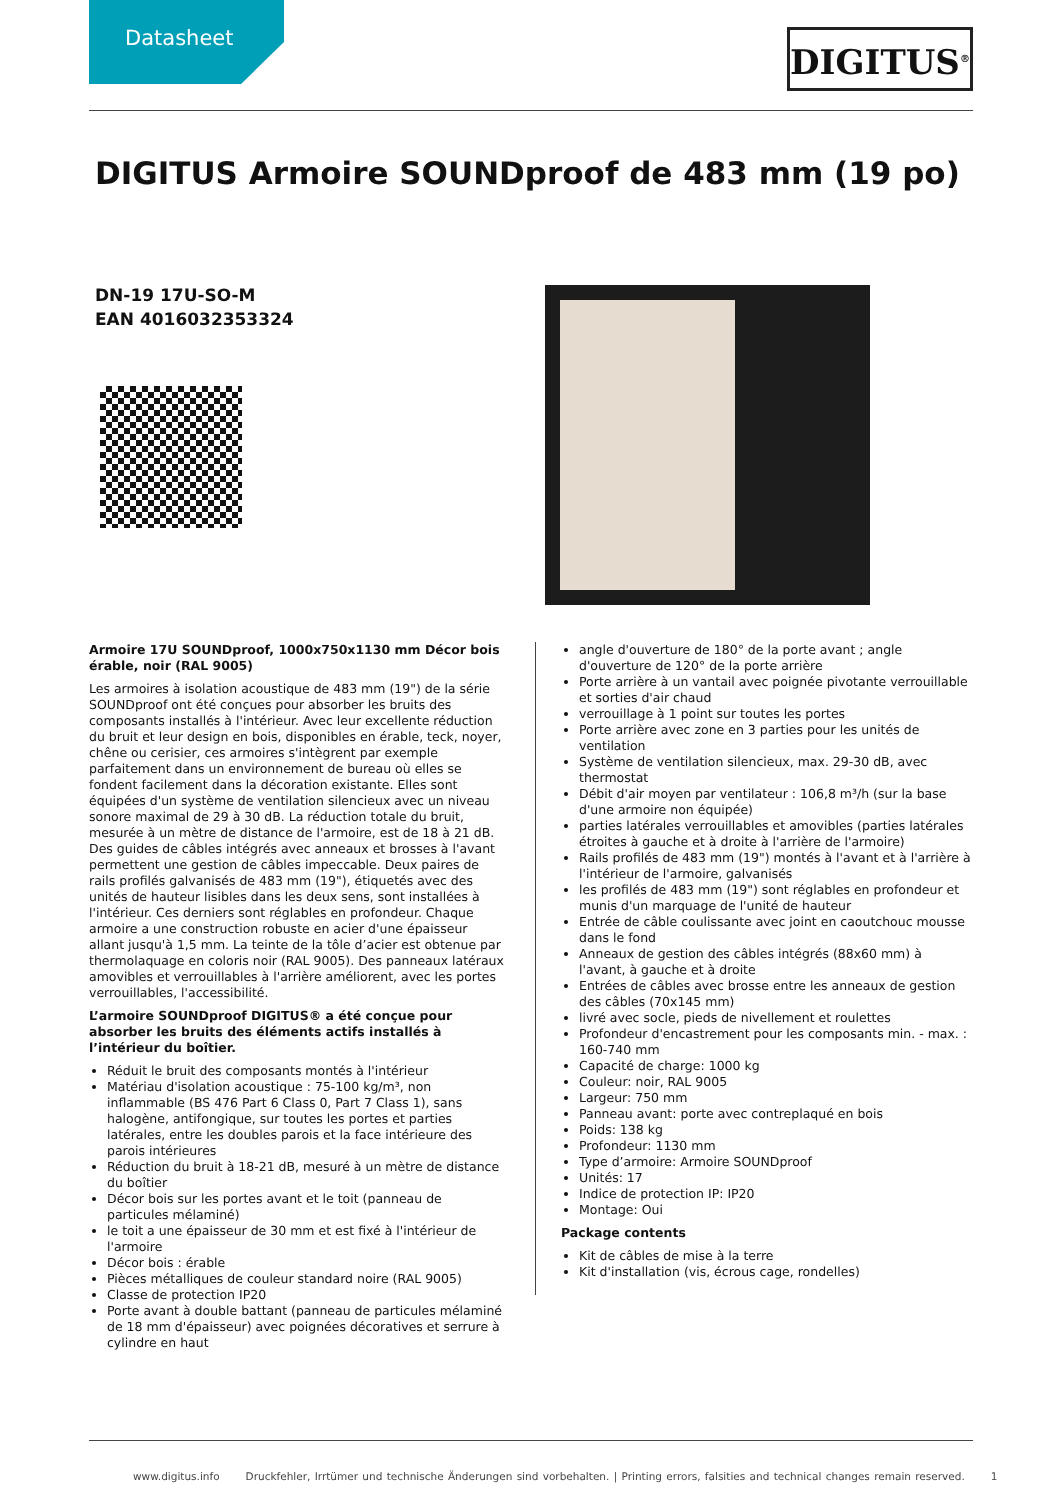Datasheet DIGITUS<sup>®</sup>
DIGITUS Armoire SOUNDproof de 483 mm (19 po)
DN-19 17U-SO-M
EAN 4016032353324
Armoire 17U SOUNDproof, 1000x750x1130 mm Décor bois érable, noir (RAL 9005)
Les armoires à isolation acoustique de 483 mm (19") de la série SOUNDproof ont été conçues pour absorber les bruits des composants installés à l'intérieur. Avec leur excellente réduction du bruit et leur design en bois, disponibles en érable, teck, noyer, chêne ou cerisier, ces armoires s'intègrent par exemple parfaitement dans un environnement de bureau où elles se fondent facilement dans la décoration existante. Elles sont équipées d'un système de ventilation silencieux avec un niveau sonore maximal de 29 à 30 dB. La réduction totale du bruit, mesurée à un mètre de distance de l'armoire, est de 18 à 21 dB. Des guides de câbles intégrés avec anneaux et brosses à l'avant permettent une gestion de câbles impeccable. Deux paires de rails profilés galvanisés de 483 mm (19"), étiquetés avec des unités de hauteur lisibles dans les deux sens, sont installées à l'intérieur. Ces derniers sont réglables en profondeur. Chaque armoire a une construction robuste en acier d'une épaisseur allant jusqu'à 1,5 mm. La teinte de la tôle d’acier est obtenue par thermolaquage en coloris noir (RAL 9005). Des panneaux latéraux amovibles et verrouillables à l'arrière améliorent, avec les portes verrouillables, l'accessibilité.
L’armoire SOUNDproof DIGITUS® a été conçue pour absorber les bruits des éléments actifs installés à l’intérieur du boîtier.
Réduit le bruit des composants montés à l'intérieur
Matériau d'isolation acoustique : 75-100 kg/m³, non inflammable (BS 476 Part 6 Class 0, Part 7 Class 1), sans halogène, antifongique, sur toutes les portes et parties latérales, entre les doubles parois et la face intérieure des parois intérieures
Réduction du bruit à 18-21 dB, mesuré à un mètre de distance du boîtier
Décor bois sur les portes avant et le toit (panneau de particules mélaminé)
le toit a une épaisseur de 30 mm et est fixé à l'intérieur de l'armoire
Décor bois : érable
Pièces métalliques de couleur standard noire (RAL 9005)
Classe de protection IP20
Porte avant à double battant (panneau de particules mélaminé de 18 mm d'épaisseur) avec poignées décoratives et serrure à cylindre en haut
angle d'ouverture de 180° de la porte avant ; angle d'ouverture de 120° de la porte arrière
Porte arrière à un vantail avec poignée pivotante verrouillable et sorties d'air chaud
verrouillage à 1 point sur toutes les portes
Porte arrière avec zone en 3 parties pour les unités de ventilation
Système de ventilation silencieux, max. 29-30 dB, avec thermostat
Débit d'air moyen par ventilateur : 106,8 m³/h (sur la base d'une armoire non équipée)
parties latérales verrouillables et amovibles (parties latérales étroites à gauche et à droite à l'arrière de l'armoire)
Rails profilés de 483 mm (19") montés à l'avant et à l'arrière à l'intérieur de l'armoire, galvanisés
les profilés de 483 mm (19") sont réglables en profondeur et munis d'un marquage de l'unité de hauteur
Entrée de câble coulissante avec joint en caoutchouc mousse dans le fond
Anneaux de gestion des câbles intégrés (88x60 mm) à l'avant, à gauche et à droite
Entrées de câbles avec brosse entre les anneaux de gestion des câbles (70x145 mm)
livré avec socle, pieds de nivellement et roulettes
Profondeur d'encastrement pour les composants min. - max. : 160-740 mm
Capacité de charge: 1000 kg
Couleur: noir, RAL 9005
Largeur: 750 mm
Panneau avant: porte avec contreplaqué en bois
Poids: 138 kg
Profondeur: 1130 mm
Type d’armoire: Armoire SOUNDproof
Unités: 17
Indice de protection IP: IP20
Montage: Oui
Package contents
Kit de câbles de mise à la terre
Kit d'installation (vis, écrous cage, rondelles)
www.digitus.info Druckfehler, Irrtümer und technische Änderungen sind vorbehalten. | Printing errors, falsities and technical changes remain reserved. 1